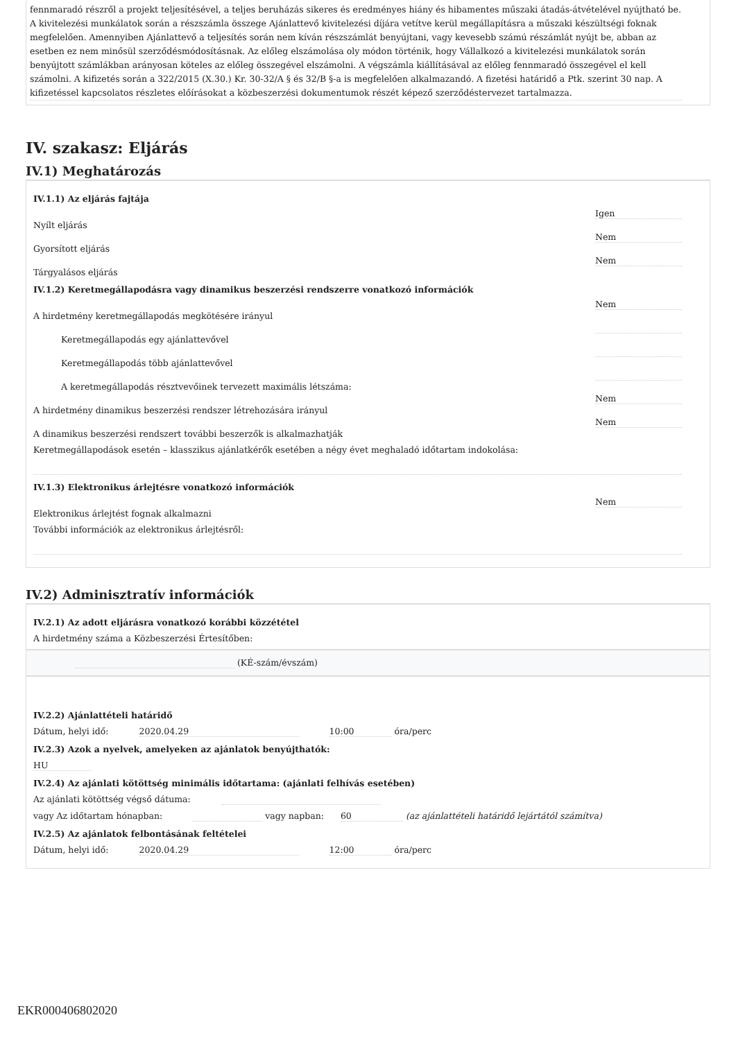fennmaradó részről a projekt teljesítésével, a teljes beruházás sikeres és eredményes hiány és hibamentes műszaki átadás-átvételével nyújtható be. A kivitelezési munkálatok során a részszámla összege Ajánlattevő kivitelezési díjára vetítve kerül megállapításra a műszaki készültségi foknak megfelelően. Amennyiben Ajánlattevő a teljesítés során nem kíván részszámlát benyújtani, vagy kevesebb számú részámlát nyújt be, abban az esetben ez nem minősül szerződésmódosításnak. Az előleg elszámolása oly módon történik, hogy Vállalkozó a kivitelezési munkálatok során benyújtott számlákban arányosan köteles az előleg összegével elszámolni. A végszámla kiállításával az előleg fennmaradó összegével el kell számolni. A kifizetés során a 322/2015 (X.30.) Kr. 30-32/A § és 32/B §-a is megfelelően alkalmazandó. A fizetési határidő a Ptk. szerint 30 nap. A kifizetéssel kapcsolatos részletes előírásokat a közbeszerzési dokumentumok részét képező szerződéstervezet tartalmazza.
IV. szakasz: Eljárás
IV.1) Meghatározás
IV.1.1) Az eljárás fajtája
Nyílt eljárás Igen
Gyorsított eljárás Nem
Tárgyalásos eljárás Nem
IV.1.2) Keretmegállapodásra vagy dinamikus beszerzési rendszerre vonatkozó információk
A hirdetmény keretmegállapodás megkötésére irányul Nem
Keretmegállapodás egy ajánlattevővel
Keretmegállapodás több ajánlattevővel
A keretmegállapodás résztvevőinek tervezett maximális létszáma:
A hirdetmény dinamikus beszerzési rendszer létrehozására irányul Nem
A dinamikus beszerzési rendszert további beszerzők is alkalmazhatják Nem
Keretmegállapodások esetén – klasszikus ajánlatkérők esetében a négy évet meghaladó időtartam indokolása:
IV.1.3) Elektronikus árlejtésre vonatkozó információk
Elektronikus árlejtést fognak alkalmazni Nem
További információk az elektronikus árlejtésről:
IV.2) Adminisztratív információk
IV.2.1) Az adott eljárásra vonatkozó korábbi közzététel
A hirdetmény száma a Közbeszerzési Értesítőben:
(KÉ-szám/évszám)
IV.2.2) Ajánlattételi határidő
Dátum, helyi idő: 2020.04.29 10:00 óra/perc
IV.2.3) Azok a nyelvek, amelyeken az ajánlatok benyújthatók:
HU
IV.2.4) Az ajánlati kötöttség minimális időtartama: (ajánlati felhívás esetében)
Az ajánlati kötöttség végső dátuma:
vagy Az időtartam hónapban: vagy napban: 60 (az ajánlattételi határidő lejártától számítva)
IV.2.5) Az ajánlatok felbontásának feltételei
Dátum, helyi idő: 2020.04.29 12:00 óra/perc
EKR000406802020